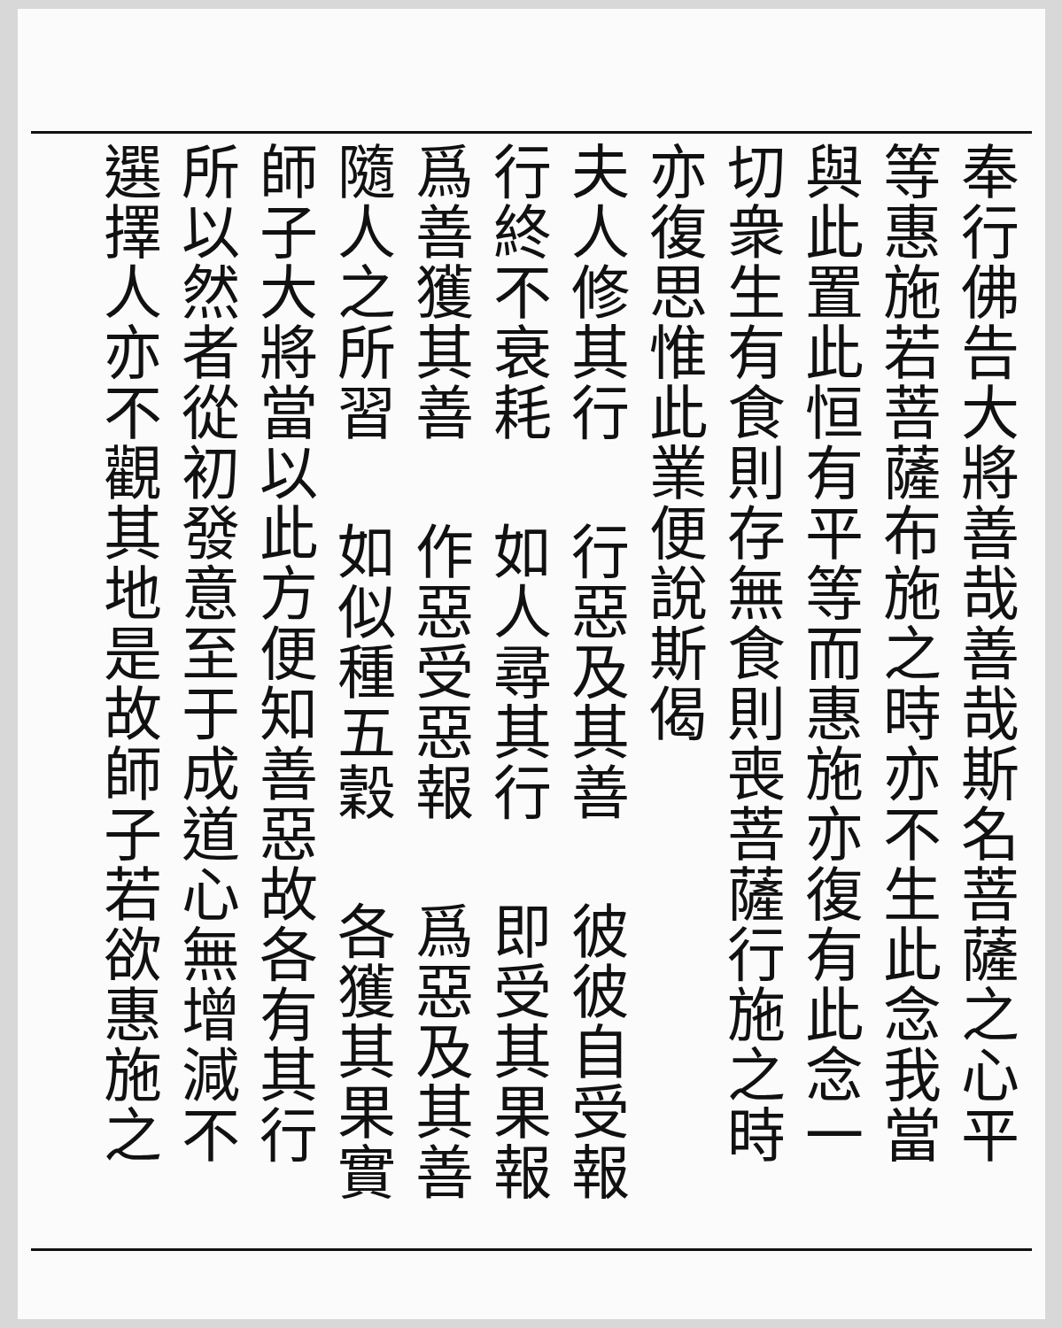奉行佛告大將善哉善哉斯名菩薩之心平
等惠施若菩薩布施之時亦不生此念我當
與此置此恒有平等而惠施亦復有此念一
切衆生有食則存無食則喪菩薩行施之時
亦復思惟此業便說斯偈
夫人修其行 行惡及其善 彼彼自受報
行終不衰耗 如人尋其行 即受其果報
爲善獲其善 作惡受惡報 爲惡及其善
隨人之所習 如似種五穀 各獲其果實
師子大將當以此方便知善惡故各有其行
所以然者從初發意至于成道心無增減不
選擇人亦不觀其地是故師子若欲惠施之